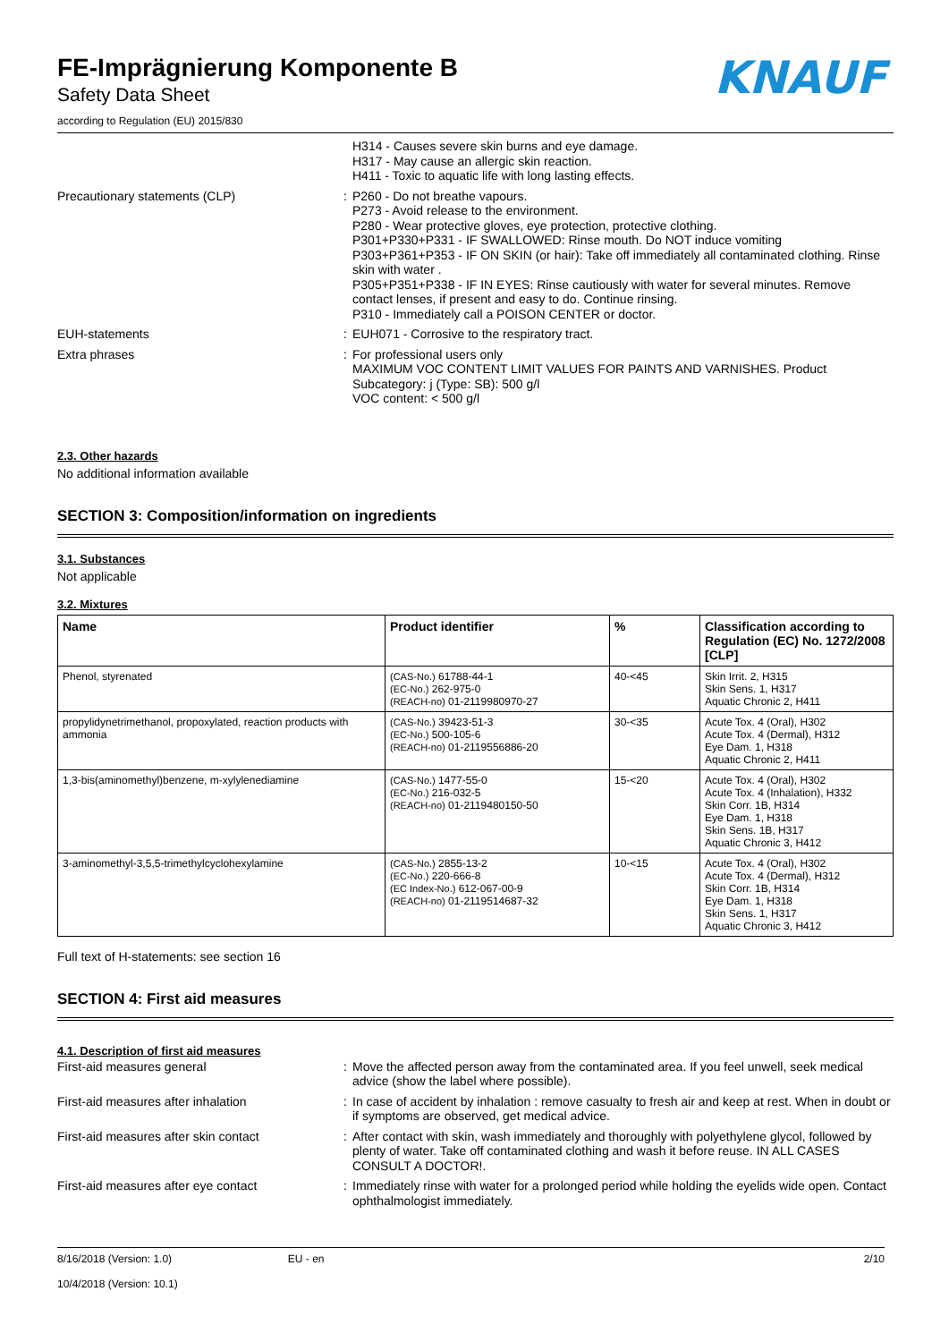KNAUF
FE-Imprägnierung Komponente B
Safety Data Sheet
according to Regulation (EU) 2015/830
H314 - Causes severe skin burns and eye damage.
H317 - May cause an allergic skin reaction.
H411 - Toxic to aquatic life with long lasting effects.
Precautionary statements (CLP) : P260 - Do not breathe vapours.
P273 - Avoid release to the environment.
P280 - Wear protective gloves, eye protection, protective clothing.
P301+P330+P331 - IF SWALLOWED: Rinse mouth. Do NOT induce vomiting
P303+P361+P353 - IF ON SKIN (or hair): Take off immediately all contaminated clothing. Rinse skin with water .
P305+P351+P338 - IF IN EYES: Rinse cautiously with water for several minutes. Remove contact lenses, if present and easy to do. Continue rinsing.
P310 - Immediately call a POISON CENTER or doctor.
EUH-statements : EUH071 - Corrosive to the respiratory tract.
Extra phrases : For professional users only
MAXIMUM VOC CONTENT LIMIT VALUES FOR PAINTS AND VARNISHES. Product Subcategory: j (Type: SB): 500 g/l
VOC content: < 500 g/l
2.3. Other hazards
No additional information available
SECTION 3: Composition/information on ingredients
3.1. Substances
Not applicable
3.2. Mixtures
| Name | Product identifier | % | Classification according to Regulation (EC) No. 1272/2008 [CLP] |
| --- | --- | --- | --- |
| Phenol, styrenated | (CAS-No.) 61788-44-1 (EC-No.) 262-975-0 (REACH-no) 01-2119980970-27 | 40-<45 | Skin Irrit. 2, H315 Skin Sens. 1, H317 Aquatic Chronic 2, H411 |
| propylidynetrimethanol, propoxylated, reaction products with ammonia | (CAS-No.) 39423-51-3 (EC-No.) 500-105-6 (REACH-no) 01-2119556886-20 | 30-<35 | Acute Tox. 4 (Oral), H302 Acute Tox. 4 (Dermal), H312 Eye Dam. 1, H318 Aquatic Chronic 2, H411 |
| 1,3-bis(aminomethyl)benzene, m-xylylenediamine | (CAS-No.) 1477-55-0 (EC-No.) 216-032-5 (REACH-no) 01-2119480150-50 | 15-<20 | Acute Tox. 4 (Oral), H302 Acute Tox. 4 (Inhalation), H332 Skin Corr. 1B, H314 Eye Dam. 1, H318 Skin Sens. 1B, H317 Aquatic Chronic 3, H412 |
| 3-aminomethyl-3,5,5-trimethylcyclohexylamine | (CAS-No.) 2855-13-2 (EC-No.) 220-666-8 (EC Index-No.) 612-067-00-9 (REACH-no) 01-2119514687-32 | 10-<15 | Acute Tox. 4 (Oral), H302 Acute Tox. 4 (Dermal), H312 Skin Corr. 1B, H314 Eye Dam. 1, H318 Skin Sens. 1, H317 Aquatic Chronic 3, H412 |
Full text of H-statements: see section 16
SECTION 4: First aid measures
4.1. Description of first aid measures
First-aid measures general : Move the affected person away from the contaminated area. If you feel unwell, seek medical advice (show the label where possible).
First-aid measures after inhalation : In case of accident by inhalation : remove casualty to fresh air and keep at rest. When in doubt or if symptoms are observed, get medical advice.
First-aid measures after skin contact : After contact with skin, wash immediately and thoroughly with polyethylene glycol, followed by plenty of water. Take off contaminated clothing and wash it before reuse. IN ALL CASES CONSULT A DOCTOR!.
First-aid measures after eye contact : Immediately rinse with water for a prolonged period while holding the eyelids wide open. Contact ophthalmologist immediately.
8/16/2018 (Version: 1.0)
10/4/2018 (Version: 10.1)
EU - en 2/10